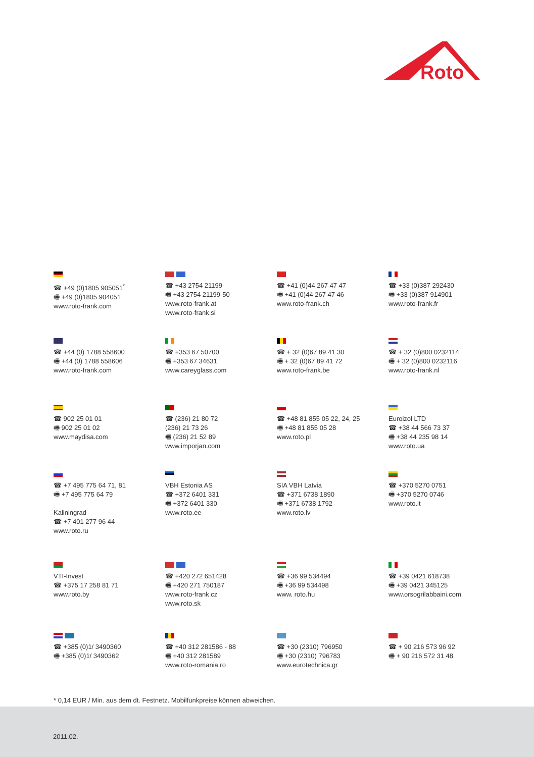Roto
☎ +49 (0)1805 905051<sup>*</sup>
🖷 +49 (0)1805 904051
www.roto-frank.com
☎ +43 2754 21199
🖷 +43 2754 21199-50
www.roto-frank.at
www.roto-frank.si
☎ +41 (0)44 267 47 47
🖷 +41 (0)44 267 47 46
www.roto-frank.ch
☎ +33 (0)387 292430
🖷 +33 (0)387 914901
www.roto-frank.fr
☎ +44 (0) 1788 558600
🖷 +44 (0) 1788 558606
www.roto-frank.com
☎ +353 67 50700
🖷 +353 67 34631
www.careyglass.com
☎ + 32 (0)67 89 41 30
🖷 + 32 (0)67 89 41 72
www.roto-frank.be
☎ + 32 (0)800 0232114
🖷 + 32 (0)800 0232116
www.roto-frank.nl
☎ 902 25 01 01
🖷 902 25 01 02
www.maydisa.com
☎ (236) 21 80 72
(236) 21 73 26
🖷 (236) 21 52 89
www.imporjan.com
☎ +48 81 855 05 22, 24, 25
🖷 +48 81 855 05 28
www.roto.pl
Euroizol LTD
☎ +38 44 566 73 37
🖷 +38 44 235 98 14
www.roto.ua
☎ +7 495 775 64 71, 81
🖷 +7 495 775 64 79
Kaliningrad
☎ +7 401 277 96 44
www.roto.ru
VBH Estonia AS
☎ +372 6401 331
🖷 +372 6401 330
www.roto.ee
SIA VBH Latvia
☎ +371 6738 1890
🖷 +371 6738 1792
www.roto.lv
☎ +370 5270 0751
🖷 +370 5270 0746
www.roto.lt
VTI-Invest
☎ +375 17 258 81 71
www.roto.by
☎ +420 272 651428
🖷 +420 271 750187
www.roto-frank.cz
www.roto.sk
☎ +36 99 534494
🖷 +36 99 534498
www. roto.hu
☎ +39 0421 618738
🖷 +39 0421 345125
www.orsogrilabbaini.com
☎ +385 (0)1/ 3490360
🖷 +385 (0)1/ 3490362
☎ +40 312 281586 - 88
🖷 +40 312 281589
www.roto-romania.ro
☎ +30 (2310) 796950
🖷 +30 (2310) 796783
www.eurotechnica.gr
☎ + 90 216 573 96 92
🖷 + 90 216 572 31 48
* 0,14 EUR / Min. aus dem dt. Festnetz. Mobilfunkpreise können abweichen.
2011.02.